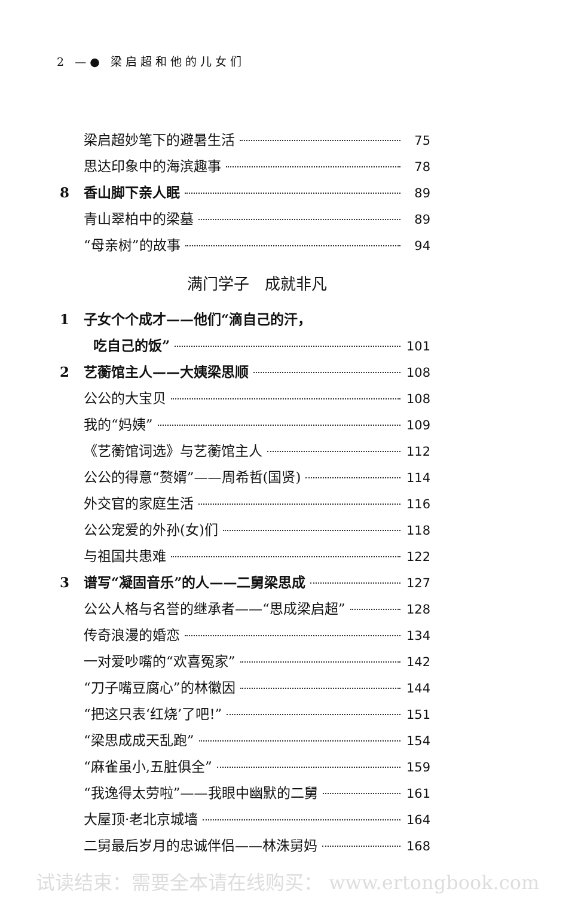2 —● 梁启超和他的儿女们
梁启超妙笔下的避暑生活 75
思达印象中的海滨趣事 78
8 香山脚下亲人眠 89
青山翠柏中的梁墓 89
“母亲树”的故事 94
满门学子　成就非凡
1 子女个个成才——他们“滴自己的汗，
吃自己的饭” 101
2 艺蘅馆主人——大姨梁思顺 108
公公的大宝贝 108
我的“妈姨” 109
《艺蘅馆词选》与艺蘅馆主人 112
公公的得意“赘婿”——周希哲(国贤) 114
外交官的家庭生活 116
公公宠爱的外孙(女)们 118
与祖国共患难 122
3 谱写“凝固音乐”的人——二舅梁思成 127
公公人格与名誉的继承者——“思成梁启超” 128
传奇浪漫的婚恋 134
一对爱吵嘴的“欢喜冤家” 142
“刀子嘴豆腐心”的林徽因 144
“把这只表‘红烧’了吧!” 151
“梁思成成天乱跑” 154
“麻雀虽小,五脏俱全” 159
“我逸得太劳啦”——我眼中幽默的二舅 161
大屋顶·老北京城墙 164
二舅最后岁月的忠诚伴侣——林洙舅妈 168
试读结束：需要全本请在线购买： www.ertongbook.com